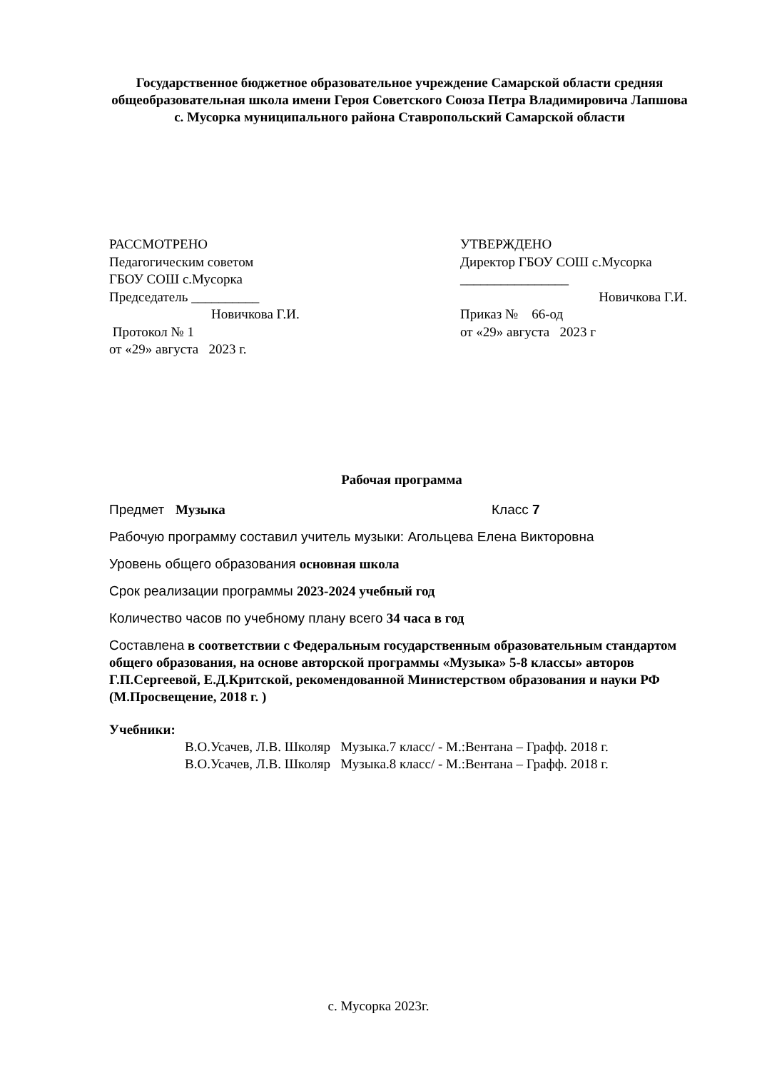Государственное бюджетное образовательное учреждение Самарской области средняя общеобразовательная школа имени Героя Советского Союза Петра Владимировича Лапшова с. Мусорка муниципального района Ставропольский Самарской области
РАССМОТРЕНО
Педагогическим советом
ГБОУ СОШ с.Мусорка
Председатель __________
Новичкова Г.И.
Протокол № 1
от «29» августа 2023 г.
УТВЕРЖДЕНО
Директор ГБОУ СОШ с.Мусорка
________________
Новичкова Г.И.
Приказ № 66-од
от «29» августа 2023 г
Рабочая программа
Предмет Музыка Класс 7
Рабочую программу составил учитель музыки: Агольцева Елена Викторовна
Уровень общего образования основная школа
Срок реализации программы 2023-2024 учебный год
Количество часов по учебному плану всего 34 часа в год
Составлена в соответствии с Федеральным государственным образовательным стандартом общего образования, на основе авторской программы «Музыка» 5-8 классы» авторов Г.П.Сергеевой, Е.Д.Критской, рекомендованной Министерством образования и науки РФ (М.Просвещение, 2018 г. )
Учебники:
В.О.Усачев, Л.В. Школяр Музыка.7 класс/ - М.:Вентана – Графф. 2018 г.
В.О.Усачев, Л.В. Школяр Музыка.8 класс/ - М.:Вентана – Графф. 2018 г.
с. Мусорка 2023г.